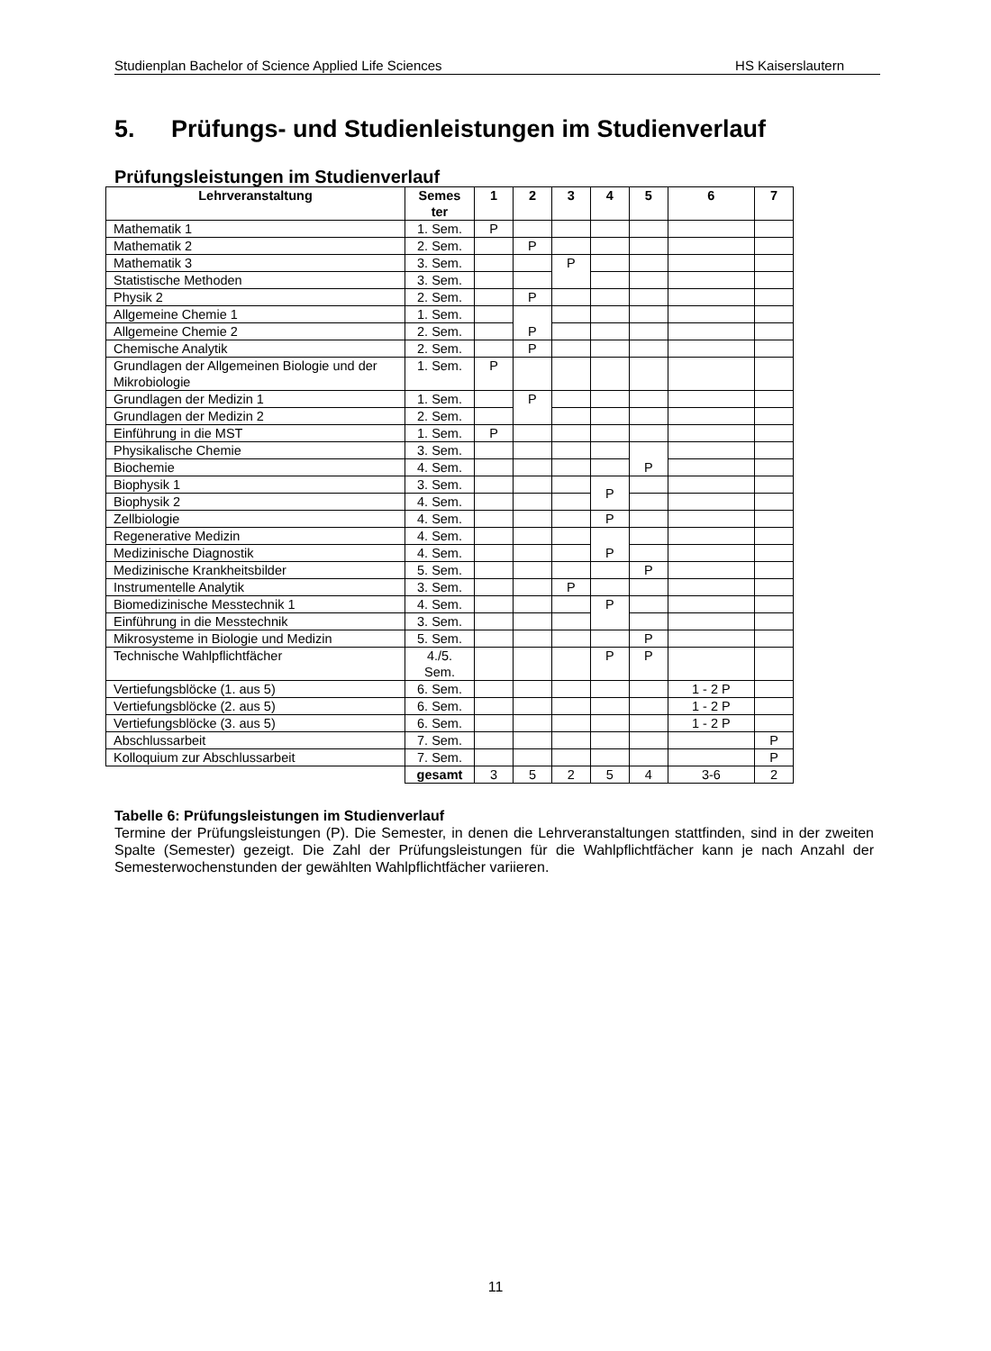Studienplan Bachelor of Science Applied Life Sciences HS Kaiserslautern
5. Prüfungs- und Studienleistungen im Studienverlauf
Prüfungsleistungen im Studienverlauf
| Lehrveranstaltung | Semes ter | 1 | 2 | 3 | 4 | 5 | 6 | 7 |
| --- | --- | --- | --- | --- | --- | --- | --- | --- |
| Mathematik 1 | 1. Sem. | P | | | | | | |
| Mathematik 2 | 2. Sem. | | P | | | | | |
| Mathematik 3 | 3. Sem. | | | P | | | | |
| Statistische Methoden | 3. Sem. | | | | | | | |
| Physik 2 | 2. Sem. | | P | | | | | |
| Allgemeine Chemie 1 | 1. Sem. | | P | | | | | |
| Allgemeine Chemie 2 | 2. Sem. | | | | | | | |
| Chemische Analytik | 2. Sem. | | P | | | | | |
| Grundlagen der Allgemeinen Biologie und der Mikrobiologie | 1. Sem. | P | | | | | | |
| Grundlagen der Medizin 1 | 1. Sem. | | P | | | | | |
| Grundlagen der Medizin 2 | 2. Sem. | | | | | | | |
| Einführung in die MST | 1. Sem. | P | | | | | | |
| Physikalische Chemie | 3. Sem. | | | | | P | | |
| Biochemie | 4. Sem. | | | | | | | |
| Biophysik 1 | 3. Sem. | | | | P | | | |
| Biophysik 2 | 4. Sem. | | | | | | | |
| Zellbiologie | 4. Sem. | | | | P | | | |
| Regenerative Medizin | 4. Sem. | | | | P | | | |
| Medizinische Diagnostik | 4. Sem. | | | | | | | |
| Medizinische Krankheitsbilder | 5. Sem. | | | | | P | | |
| Instrumentelle Analytik | 3. Sem. | | | P | | | | |
| Biomedizinische Messtechnik 1 | 4. Sem. | | | | P | | | |
| Einführung in die Messtechnik | 3. Sem. | | | | | | | |
| Mikrosysteme in Biologie und Medizin | 5. Sem. | | | | | P | | |
| Technische Wahlpflichtfächer | 4./5. Sem. | | | | P | P | | |
| Vertiefungsblöcke (1. aus 5) | 6. Sem. | | | | | | 1 - 2 P | |
| Vertiefungsblöcke (2. aus 5) | 6. Sem. | | | | | | 1 - 2 P | |
| Vertiefungsblöcke (3. aus 5) | 6. Sem. | | | | | | 1 - 2 P | |
| Abschlussarbeit | 7. Sem. | | | | | | | P |
| Kolloquium zur Abschlussarbeit | 7. Sem. | | | | | | | P |
| | gesamt | 3 | 5 | 2 | 5 | 4 | 3-6 | 2 |
Tabelle 6: Prüfungsleistungen im Studienverlauf
Termine der Prüfungsleistungen (P). Die Semester, in denen die Lehrveranstaltungen stattfinden, sind in der zweiten Spalte (Semester) gezeigt. Die Zahl der Prüfungsleistungen für die Wahlpflichtfächer kann je nach Anzahl der Semesterwochenstunden der gewählten Wahlpflichtfächer variieren.
11